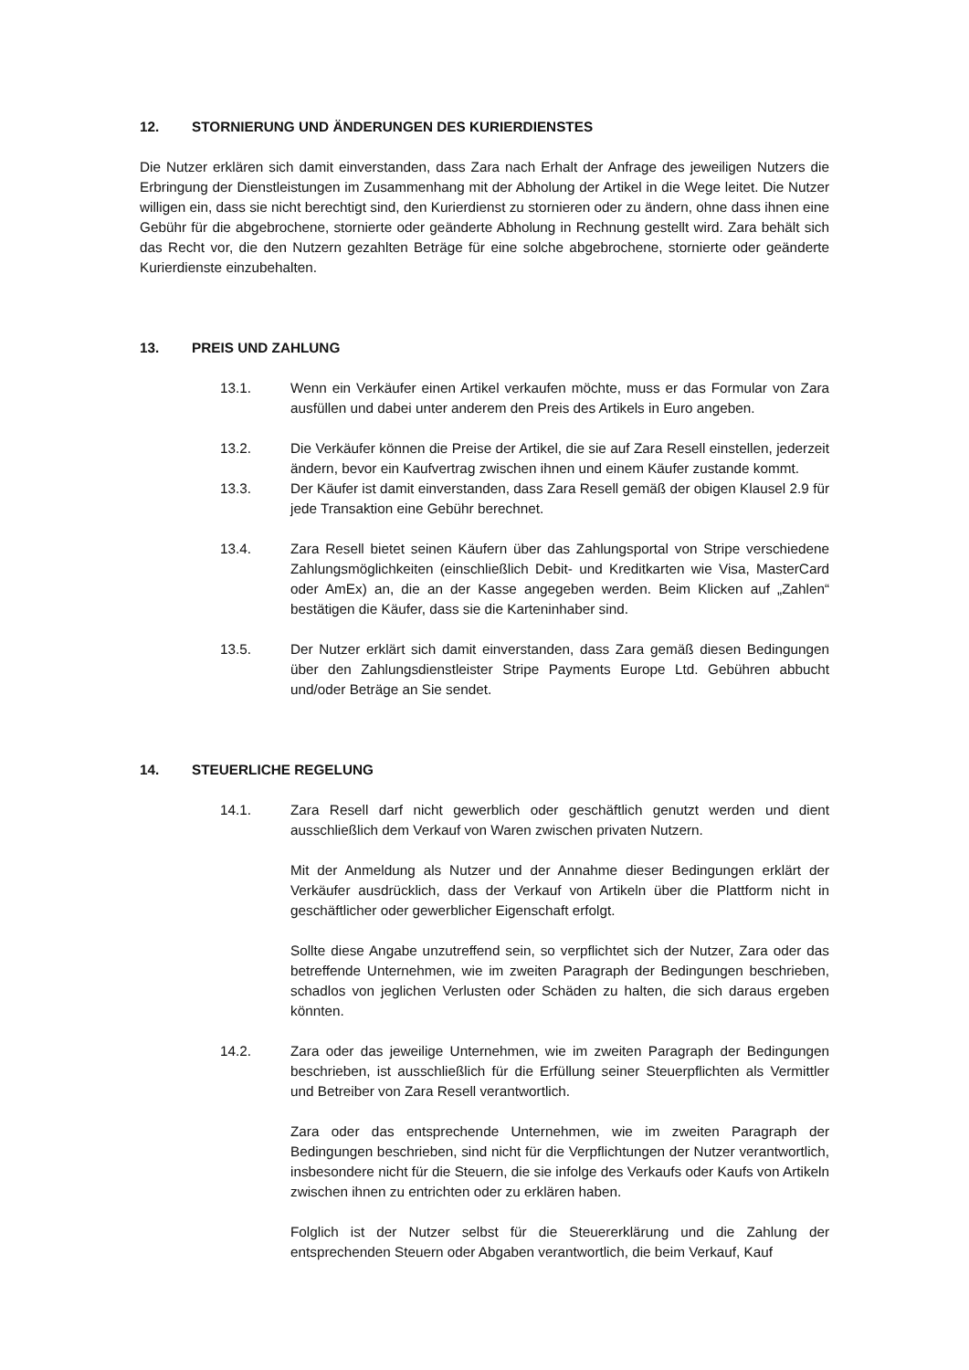12. STORNIERUNG UND ÄNDERUNGEN DES KURIERDIENSTES
Die Nutzer erklären sich damit einverstanden, dass Zara nach Erhalt der Anfrage des jeweiligen Nutzers die Erbringung der Dienstleistungen im Zusammenhang mit der Abholung der Artikel in die Wege leitet. Die Nutzer willigen ein, dass sie nicht berechtigt sind, den Kurierdienst zu stornieren oder zu ändern, ohne dass ihnen eine Gebühr für die abgebrochene, stornierte oder geänderte Abholung in Rechnung gestellt wird. Zara behält sich das Recht vor, die den Nutzern gezahlten Beträge für eine solche abgebrochene, stornierte oder geänderte Kurierdienste einzubehalten.
13. PREIS UND ZAHLUNG
13.1. Wenn ein Verkäufer einen Artikel verkaufen möchte, muss er das Formular von Zara ausfüllen und dabei unter anderem den Preis des Artikels in Euro angeben.
13.2. Die Verkäufer können die Preise der Artikel, die sie auf Zara Resell einstellen, jederzeit ändern, bevor ein Kaufvertrag zwischen ihnen und einem Käufer zustande kommt.
13.3. Der Käufer ist damit einverstanden, dass Zara Resell gemäß der obigen Klausel 2.9 für jede Transaktion eine Gebühr berechnet.
13.4. Zara Resell bietet seinen Käufern über das Zahlungsportal von Stripe verschiedene Zahlungsmöglichkeiten (einschließlich Debit- und Kreditkarten wie Visa, MasterCard oder AmEx) an, die an der Kasse angegeben werden. Beim Klicken auf „Zahlen“ bestätigen die Käufer, dass sie die Karteninhaber sind.
13.5. Der Nutzer erklärt sich damit einverstanden, dass Zara gemäß diesen Bedingungen über den Zahlungsdienstleister Stripe Payments Europe Ltd. Gebühren abbucht und/oder Beträge an Sie sendet.
14. STEUERLICHE REGELUNG
14.1. Zara Resell darf nicht gewerblich oder geschäftlich genutzt werden und dient ausschließlich dem Verkauf von Waren zwischen privaten Nutzern.
Mit der Anmeldung als Nutzer und der Annahme dieser Bedingungen erklärt der Verkäufer ausdrücklich, dass der Verkauf von Artikeln über die Plattform nicht in geschäftlicher oder gewerblicher Eigenschaft erfolgt.
Sollte diese Angabe unzutreffend sein, so verpflichtet sich der Nutzer, Zara oder das betreffende Unternehmen, wie im zweiten Paragraph der Bedingungen beschrieben, schadlos von jeglichen Verlusten oder Schäden zu halten, die sich daraus ergeben könnten.
14.2. Zara oder das jeweilige Unternehmen, wie im zweiten Paragraph der Bedingungen beschrieben, ist ausschließlich für die Erfüllung seiner Steuerpflichten als Vermittler und Betreiber von Zara Resell verantwortlich.
Zara oder das entsprechende Unternehmen, wie im zweiten Paragraph der Bedingungen beschrieben, sind nicht für die Verpflichtungen der Nutzer verantwortlich, insbesondere nicht für die Steuern, die sie infolge des Verkaufs oder Kaufs von Artikeln zwischen ihnen zu entrichten oder zu erklären haben.
Folglich ist der Nutzer selbst für die Steuererklärung und die Zahlung der entsprechenden Steuern oder Abgaben verantwortlich, die beim Verkauf, Kauf